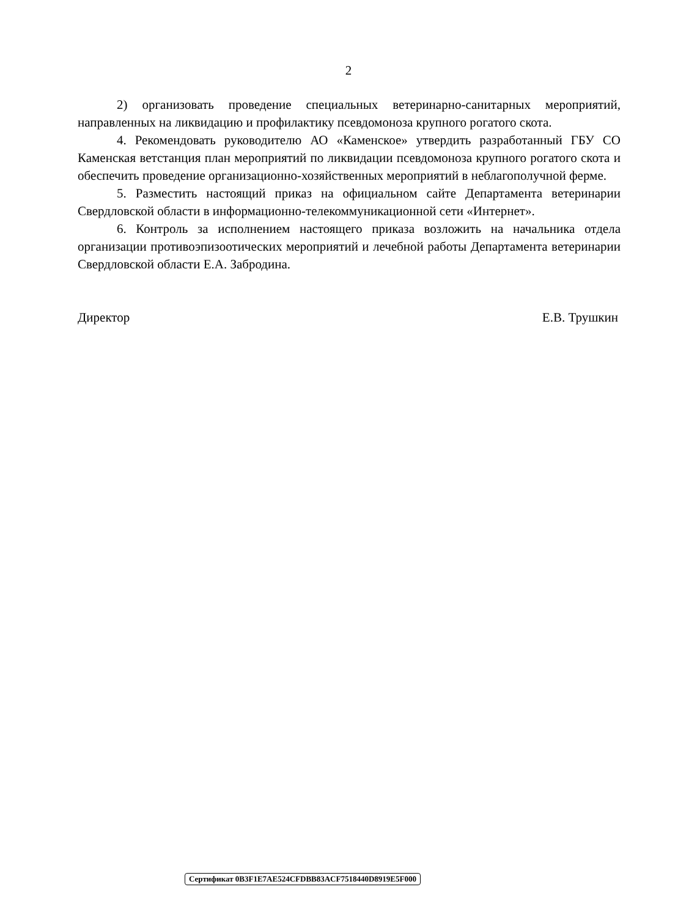2
2) организовать проведение специальных ветеринарно-санитарных мероприятий, направленных на ликвидацию и профилактику псевдомоноза крупного рогатого скота.
4. Рекомендовать руководителю АО «Каменское» утвердить разработанный ГБУ СО Каменская ветстанция план мероприятий по ликвидации псевдомоноза крупного рогатого скота и обеспечить проведение организационно-хозяйственных мероприятий в неблагополучной ферме.
5. Разместить настоящий приказ на официальном сайте Департамента ветеринарии Свердловской области в информационно-телекоммуникационной сети «Интернет».
6. Контроль за исполнением настоящего приказа возложить на начальника отдела организации противоэпизоотических мероприятий и лечебной работы Департамента ветеринарии Свердловской области Е.А. Забродина.
Директор Е.В. Трушкин
Сертификат 0B3F1E7AE524CFDBB83ACF7518440D8919E5F000